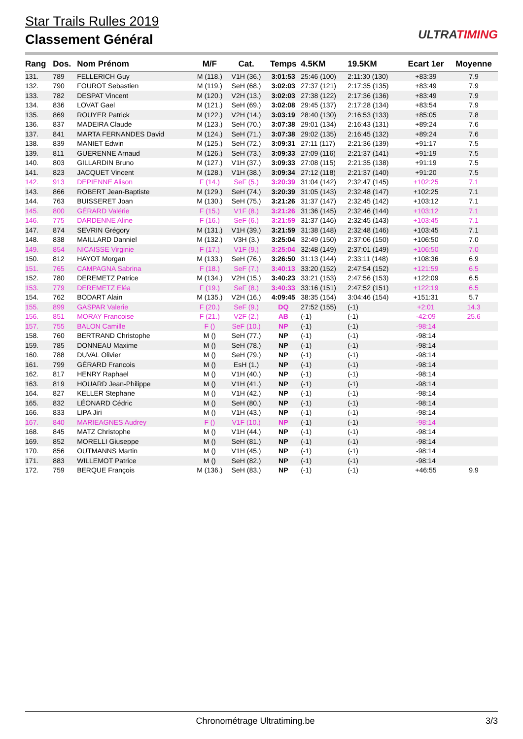Star Trails Rulles 2019
Classement Général
ULTRATIMING
| Rang | Dos. | Nom Prénom | M/F | Cat. | Temps | 4.5KM | 19.5KM | Ecart 1er | Moyenne |
| --- | --- | --- | --- | --- | --- | --- | --- | --- | --- |
| 131. | 789 | FELLERICH Guy | M (118.) | V1H (36.) | 3:01:53 | 25:46 (100) | 2:11:30 (130) | +83:39 | 7.9 |
| 132. | 790 | FOUROT Sebastien | M (119.) | SeH (68.) | 3:02:03 | 27:37 (121) | 2:17:35 (135) | +83:49 | 7.9 |
| 133. | 782 | DESPAT Vincent | M (120.) | V2H (13.) | 3:02:03 | 27:38 (122) | 2:17:36 (136) | +83:49 | 7.9 |
| 134. | 836 | LOVAT Gael | M (121.) | SeH (69.) | 3:02:08 | 29:45 (137) | 2:17:28 (134) | +83:54 | 7.9 |
| 135. | 869 | ROUYER Patrick | M (122.) | V2H (14.) | 3:03:19 | 28:40 (130) | 2:16:53 (133) | +85:05 | 7.8 |
| 136. | 837 | MADEIRA Claude | M (123.) | SeH (70.) | 3:07:38 | 29:01 (134) | 2:16:43 (131) | +89:24 | 7.6 |
| 137. | 841 | MARTA FERNANDES David | M (124.) | SeH (71.) | 3:07:38 | 29:02 (135) | 2:16:45 (132) | +89:24 | 7.6 |
| 138. | 839 | MANIET Edwin | M (125.) | SeH (72.) | 3:09:31 | 27:11 (117) | 2:21:36 (139) | +91:17 | 7.5 |
| 139. | 811 | GUERENNE Arnaud | M (126.) | SeH (73.) | 3:09:33 | 27:09 (116) | 2:21:37 (141) | +91:19 | 7.5 |
| 140. | 803 | GILLARDIN Bruno | M (127.) | V1H (37.) | 3:09:33 | 27:08 (115) | 2:21:35 (138) | +91:19 | 7.5 |
| 141. | 823 | JACQUET Vincent | M (128.) | V1H (38.) | 3:09:34 | 27:12 (118) | 2:21:37 (140) | +91:20 | 7.5 |
| 142. | 913 | DEPIENNE Alison | F (14.) | SeF (5.) | 3:20:39 | 31:04 (142) | 2:32:47 (145) | +102:25 | 7.1 |
| 143. | 866 | ROBERT Jean-Baptiste | M (129.) | SeH (74.) | 3:20:39 | 31:05 (143) | 2:32:48 (147) | +102:25 | 7.1 |
| 144. | 763 | BUISSERET Joan | M (130.) | SeH (75.) | 3:21:26 | 31:37 (147) | 2:32:45 (142) | +103:12 | 7.1 |
| 145. | 800 | GÉRARD Valérie | F (15.) | V1F (8.) | 3:21:26 | 31:36 (145) | 2:32:46 (144) | +103:12 | 7.1 |
| 146. | 775 | DARDENNE Aline | F (16.) | SeF (6.) | 3:21:59 | 31:37 (146) | 2:32:45 (143) | +103:45 | 7.1 |
| 147. | 874 | SEVRIN Grégory | M (131.) | V1H (39.) | 3:21:59 | 31:38 (148) | 2:32:48 (146) | +103:45 | 7.1 |
| 148. | 838 | MAILLARD Danniel | M (132.) | V3H (3.) | 3:25:04 | 32:49 (150) | 2:37:06 (150) | +106:50 | 7.0 |
| 149. | 854 | NICAISSE Virginie | F (17.) | V1F (9.) | 3:25:04 | 32:48 (149) | 2:37:01 (149) | +106:50 | 7.0 |
| 150. | 812 | HAYOT Morgan | M (133.) | SeH (76.) | 3:26:50 | 31:13 (144) | 2:33:11 (148) | +108:36 | 6.9 |
| 151. | 765 | CAMPAGNA Sabrina | F (18.) | SeF (7.) | 3:40:13 | 33:20 (152) | 2:47:54 (152) | +121:59 | 6.5 |
| 152. | 780 | DEREMETZ Patrice | M (134.) | V2H (15.) | 3:40:23 | 33:21 (153) | 2:47:56 (153) | +122:09 | 6.5 |
| 153. | 779 | DEREMETZ Eléa | F (19.) | SeF (8.) | 3:40:33 | 33:16 (151) | 2:47:52 (151) | +122:19 | 6.5 |
| 154. | 762 | BODART Alain | M (135.) | V2H (16.) | 4:09:45 | 38:35 (154) | 3:04:46 (154) | +151:31 | 5.7 |
| 155. | 899 | GASPAR Valerie | F (20.) | SeF (9.) | DQ | 27:52 (155) | (-1) | +2:01 | 14.3 |
| 156. | 851 | MORAY Francoise | F (21.) | V2F (2.) | AB | (-1) | (-1) | -42:09 | 25.6 |
| 157. | 755 | BALON Camille | F () | SeF (10.) | NP | (-1) | (-1) | -98:14 | |
| 158. | 760 | BERTRAND Christophe | M () | SeH (77.) | NP | (-1) | (-1) | -98:14 | |
| 159. | 785 | DONNEAU Maxime | M () | SeH (78.) | NP | (-1) | (-1) | -98:14 | |
| 160. | 788 | DUVAL Olivier | M () | SeH (79.) | NP | (-1) | (-1) | -98:14 | |
| 161. | 799 | GÉRARD Francois | M () | EsH (1.) | NP | (-1) | (-1) | -98:14 | |
| 162. | 817 | HENRY Raphael | M () | V1H (40.) | NP | (-1) | (-1) | -98:14 | |
| 163. | 819 | HOUARD Jean-Philippe | M () | V1H (41.) | NP | (-1) | (-1) | -98:14 | |
| 164. | 827 | KELLER Stephane | M () | V1H (42.) | NP | (-1) | (-1) | -98:14 | |
| 165. | 832 | LÉONARD Cédric | M () | SeH (80.) | NP | (-1) | (-1) | -98:14 | |
| 166. | 833 | LIPA Jiri | M () | V1H (43.) | NP | (-1) | (-1) | -98:14 | |
| 167. | 840 | MARIEAGNES Audrey | F () | V1F (10.) | NP | (-1) | (-1) | -98:14 | |
| 168. | 845 | MATZ Christophe | M () | V1H (44.) | NP | (-1) | (-1) | -98:14 | |
| 169. | 852 | MORELLI Giuseppe | M () | SeH (81.) | NP | (-1) | (-1) | -98:14 | |
| 170. | 856 | OUTMANNS Martin | M () | V1H (45.) | NP | (-1) | (-1) | -98:14 | |
| 171. | 883 | WILLEMOT Patrice | M () | SeH (82.) | NP | (-1) | (-1) | -98:14 | |
| 172. | 759 | BERQUE François | M (136.) | SeH (83.) | NP | (-1) | (-1) | +46:55 | 9.9 |
Chronométrage Ultratiming.be 3/3